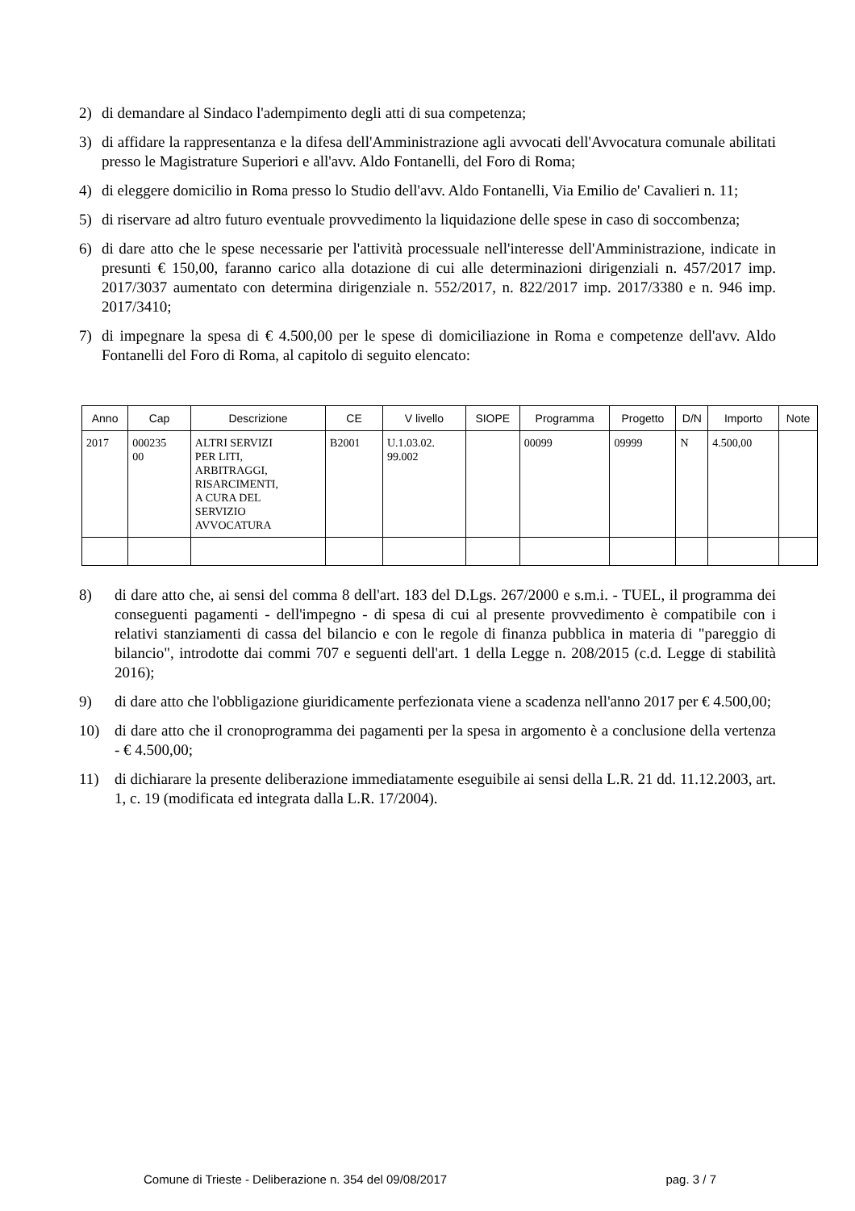2) di demandare al Sindaco l'adempimento degli atti di sua competenza;
3) di affidare la rappresentanza e la difesa dell'Amministrazione agli avvocati dell'Avvocatura comunale abilitati presso le Magistrature Superiori e all'avv. Aldo Fontanelli, del Foro di Roma;
4) di eleggere domicilio in Roma presso lo Studio dell'avv. Aldo Fontanelli, Via Emilio de' Cavalieri n. 11;
5) di riservare ad altro futuro eventuale provvedimento la liquidazione delle spese in caso di soccombenza;
6) di dare atto che le spese necessarie per l'attività processuale nell'interesse dell'Amministrazione, indicate in presunti € 150,00, faranno carico alla dotazione di cui alle determinazioni dirigenziali n. 457/2017 imp. 2017/3037 aumentato con determina dirigenziale n. 552/2017, n. 822/2017 imp. 2017/3380 e n. 946 imp. 2017/3410;
7) di impegnare la spesa di € 4.500,00 per le spese di domiciliazione in Roma e competenze dell'avv. Aldo Fontanelli del Foro di Roma, al capitolo di seguito elencato:
| Anno | Cap | Descrizione | CE | V livello | SIOPE | Programma | Progetto | D/N | Importo | Note |
| --- | --- | --- | --- | --- | --- | --- | --- | --- | --- | --- |
| 2017 | 000235 00 | ALTRI SERVIZI PER LITI, ARBITRAGGI, RISARCIMENTI, A CURA DEL SERVIZIO AVVOCATURA | B2001 | U.1.03.02. 99.002 | | 00099 | 09999 | N | 4.500,00 | |
8) di dare atto che, ai sensi del comma 8 dell'art. 183 del D.Lgs. 267/2000 e s.m.i. - TUEL, il programma dei conseguenti pagamenti - dell'impegno - di spesa di cui al presente provvedimento è compatibile con i relativi stanziamenti di cassa del bilancio e con le regole di finanza pubblica in materia di "pareggio di bilancio", introdotte dai commi 707 e seguenti dell'art. 1 della Legge n. 208/2015 (c.d. Legge di stabilità 2016);
9) di dare atto che l'obbligazione giuridicamente perfezionata viene a scadenza nell'anno 2017 per € 4.500,00;
10) di dare atto che il cronoprogramma dei pagamenti per la spesa in argomento è a conclusione della vertenza - € 4.500,00;
11) di dichiarare la presente deliberazione immediatamente eseguibile ai sensi della L.R. 21 dd. 11.12.2003, art. 1, c. 19 (modificata ed integrata dalla L.R. 17/2004).
Comune di Trieste - Deliberazione n. 354 del 09/08/2017 pag. 3 / 7